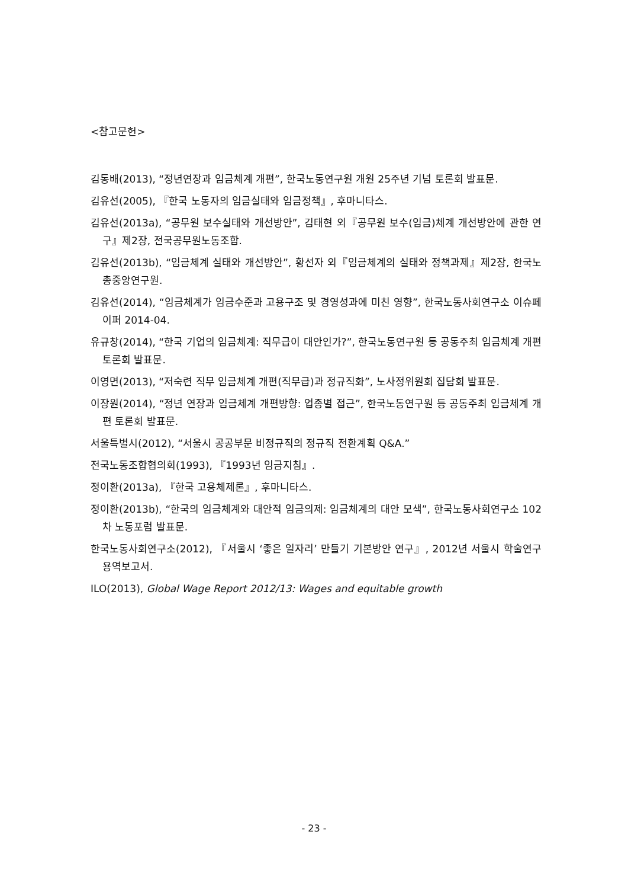<참고문헌>
김동배(2013), “정년연장과 임금체계 개편”, 한국노동연구원 개원 25주년 기념 토론회 발표문.
김유선(2005), 『한국 노동자의 임금실태와 임금정책』, 후마니타스.
김유선(2013a), “공무원 보수실태와 개선방안”, 김태현 외『공무원 보수(임금)체계 개선방안에 관한 연구』제2장, 전국공무원노동조합.
김유선(2013b), “임금체계 실태와 개선방안”, 황선자 외『임금체계의 실태와 정책과제』제2장, 한국노총중앙연구원.
김유선(2014), “임금체계가 임금수준과 고용구조 및 경영성과에 미친 영향”, 한국노동사회연구소 이슈페이퍼 2014-04.
유규창(2014), “한국 기업의 임금체계: 직무급이 대안인가?”, 한국노동연구원 등 공동주최 임금체계 개편 토론회 발표문.
이영면(2013), “저숙련 직무 임금체계 개편(직무급)과 정규직화”, 노사정위원회 집담회 발표문.
이장원(2014), “정년 연장과 임금체계 개편방향: 업종별 접근”, 한국노동연구원 등 공동주최 임금체계 개편 토론회 발표문.
서울특별시(2012), “서울시 공공부문 비정규직의 정규직 전환계획 Q&A.”
전국노동조합협의회(1993), 『1993년 임금지침』.
정이환(2013a), 『한국 고용체제론』, 후마니타스.
정이환(2013b), “한국의 임금체계와 대안적 임금의제: 임금체계의 대안 모색”, 한국노동사회연구소 102차 노동포럼 발표문.
한국노동사회연구소(2012), 『서울시 ‘좋은 일자리’ 만들기 기본방안 연구』, 2012년 서울시 학술연구용역보고서.
ILO(2013), Global Wage Report 2012/13: Wages and equitable growth
- 23 -